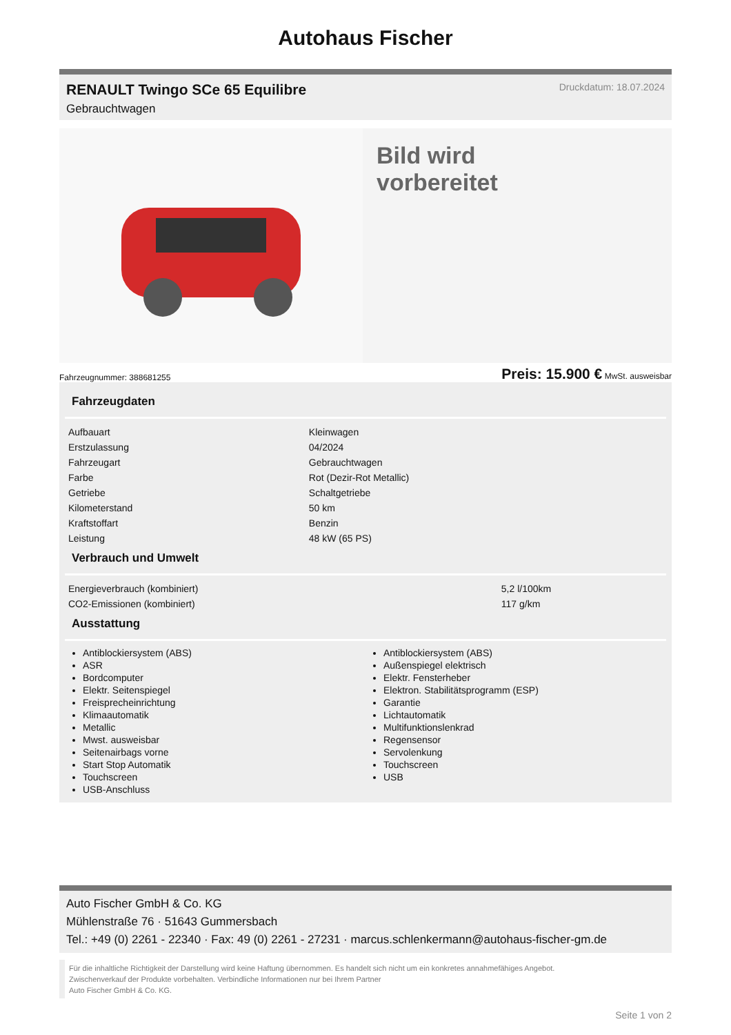Autohaus Fischer
RENAULT Twingo SCe 65 Equilibre
Gebrauchtwagen
Druckdatum: 18.07.2024
Bild wird
vorbereitet
Fahrzeugnummer: 388681255 Preis: 15.900 € MwSt. ausweisbar
Fahrzeugdaten
| Aufbauart | Kleinwagen |
| Erstzulassung | 04/2024 |
| Fahrzeugart | Gebrauchtwagen |
| Farbe | Rot (Dezir-Rot Metallic) |
| Getriebe | Schaltgetriebe |
| Kilometerstand | 50 km |
| Kraftstoffart | Benzin |
| Leistung | 48 kW (65 PS) |
Verbrauch und Umwelt
| Energieverbrauch (kombiniert) | 5,2 l/100km |
| CO2-Emissionen (kombiniert) | 117 g/km |
Ausstattung
Antiblockiersystem (ABS)
ASR
Bordcomputer
Elektr. Seitenspiegel
Freisprecheinrichtung
Klimaautomatik
Metallic
Mwst. ausweisbar
Seitenairbags vorne
Start Stop Automatik
Touchscreen
USB-Anschluss
Antiblockiersystem (ABS)
Außenspiegel elektrisch
Elektr. Fensterheber
Elektron. Stabilitätsprogramm (ESP)
Garantie
Lichtautomatik
Multifunktionslenkrad
Regensensor
Servolenkung
Touchscreen
USB
Auto Fischer GmbH & Co. KG
Mühlenstraße 76 · 51643 Gummersbach
Tel.: +49 (0) 2261 - 22340 · Fax: 49 (0) 2261 - 27231 · marcus.schlenkermann@autohaus-fischer-gm.de
Für die inhaltliche Richtigkeit der Darstellung wird keine Haftung übernommen. Es handelt sich nicht um ein konkretes annahmefähiges Angebot.
Zwischenverkauf der Produkte vorbehalten. Verbindliche Informationen nur bei Ihrem Partner
Auto Fischer GmbH & Co. KG.
Seite 1 von 2